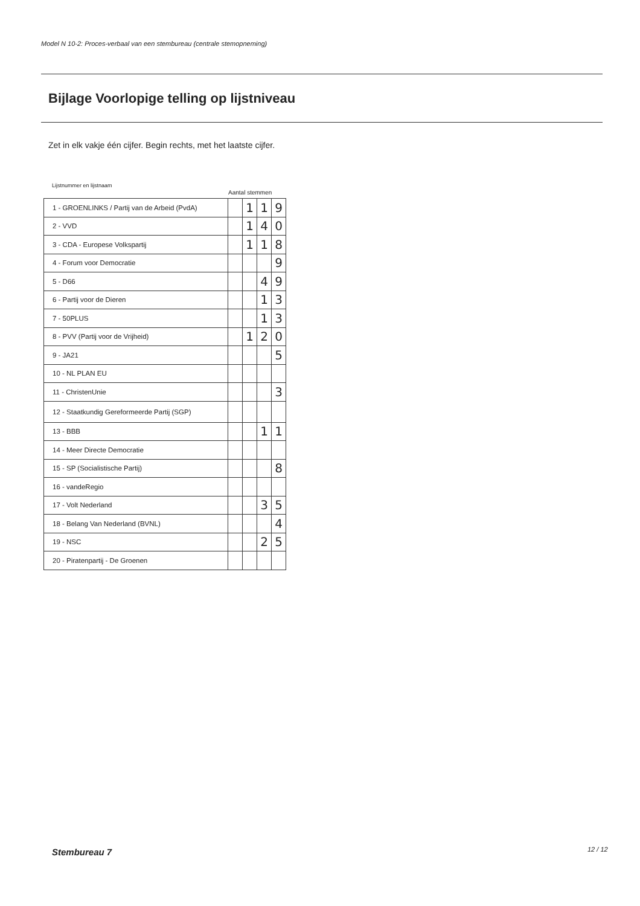Model N 10-2: Proces-verbaal van een stembureau (centrale stemopneming)
Bijlage Voorlopige telling op lijstniveau
Zet in elk vakje één cijfer. Begin rechts, met het laatste cijfer.
Lijstnummer en lijstnaam
Aantal stemmen
| 1 - GROENLINKS / Partij van de Arbeid (PvdA) | | 1 | 1 | 9 |
| 2 - VVD | | 1 | 4 | 0 |
| 3 - CDA - Europese Volkspartij | | 1 | 1 | 8 |
| 4 - Forum voor Democratie | | | | 9 |
| 5 - D66 | | | 4 | 9 |
| 6 - Partij voor de Dieren | | | 1 | 3 |
| 7 - 50PLUS | | | 1 | 3 |
| 8 - PVV (Partij voor de Vrijheid) | | 1 | 2 | 0 |
| 9 - JA21 | | | | 5 |
| 10 - NL PLAN EU | | | | |
| 11 - ChristenUnie | | | | 3 |
| 12 - Staatkundig Gereformeerde Partij (SGP) | | | | |
| 13 - BBB | | | 1 | 1 |
| 14 - Meer Directe Democratie | | | | |
| 15 - SP (Socialistische Partij) | | | | 8 |
| 16 - vandeRegio | | | | |
| 17 - Volt Nederland | | | 3 | 5 |
| 18 - Belang Van Nederland (BVNL) | | | | 4 |
| 19 - NSC | | | 2 | 5 |
| 20 - Piratenpartij - De Groenen | | | | |
Stembureau 7 12 / 12